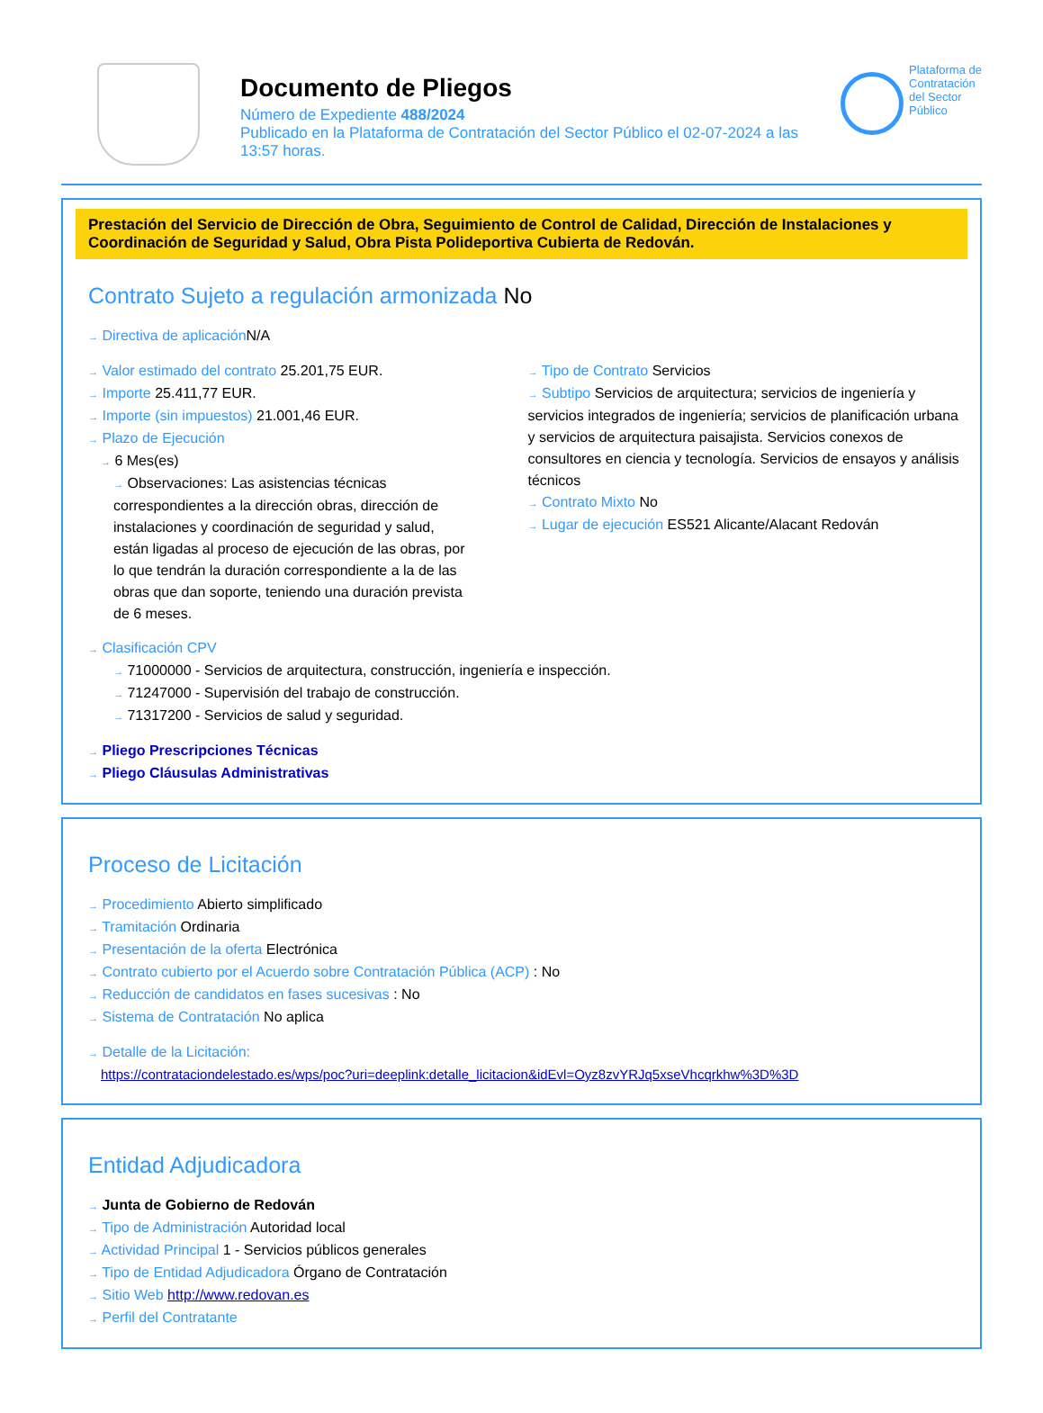Documento de Pliegos
Número de Expediente 488/2024
Publicado en la Plataforma de Contratación del Sector Público el 02-07-2024 a las 13:57 horas.
Plataforma de
Contratación
del Sector
Público
Prestación del Servicio de Dirección de Obra, Seguimiento de Control de Calidad, Dirección de Instalaciones y Coordinación de Seguridad y Salud, Obra Pista Polideportiva Cubierta de Redován.
Contrato Sujeto a regulación armonizada No
→ Directiva de aplicación N/A
→ Valor estimado del contrato 25.201,75 EUR.
→ Importe 25.411,77 EUR.
→ Importe (sin impuestos) 21.001,46 EUR.
→ Plazo de Ejecución
→ 6 Mes(es)
→ Observaciones: Las asistencias técnicas correspondientes a la dirección obras, dirección de instalaciones y coordinación de seguridad y salud, están ligadas al proceso de ejecución de las obras, por lo que tendrán la duración correspondiente a la de las obras que dan soporte, teniendo una duración prevista de 6 meses.
→ Tipo de Contrato Servicios
→ Subtipo Servicios de arquitectura; servicios de ingeniería y servicios integrados de ingeniería; servicios de planificación urbana y servicios de arquitectura paisajista. Servicios conexos de consultores en ciencia y tecnología. Servicios de ensayos y análisis técnicos
→ Contrato Mixto No
→ Lugar de ejecución ES521 Alicante/Alacant Redován
→ Clasificación CPV
→ 71000000 - Servicios de arquitectura, construcción, ingeniería e inspección.
→ 71247000 - Supervisión del trabajo de construcción.
→ 71317200 - Servicios de salud y seguridad.
→ Pliego Prescripciones Técnicas
→ Pliego Cláusulas Administrativas
Proceso de Licitación
→ Procedimiento Abierto simplificado
→ Tramitación Ordinaria
→ Presentación de la oferta Electrónica
→ Contrato cubierto por el Acuerdo sobre Contratación Pública (ACP) : No
→ Reducción de candidatos en fases sucesivas : No
→ Sistema de Contratación No aplica
→ Detalle de la Licitación:
https://contrataciondelestado.es/wps/poc?uri=deeplink:detalle_licitacion&idEvl=Oyz8zvYRJq5xseVhcqrkhw%3D%3D
Entidad Adjudicadora
→ Junta de Gobierno de Redován
→ Tipo de Administración Autoridad local
→ Actividad Principal 1 - Servicios públicos generales
→ Tipo de Entidad Adjudicadora Órgano de Contratación
→ Sitio Web http://www.redovan.es
→ Perfil del Contratante